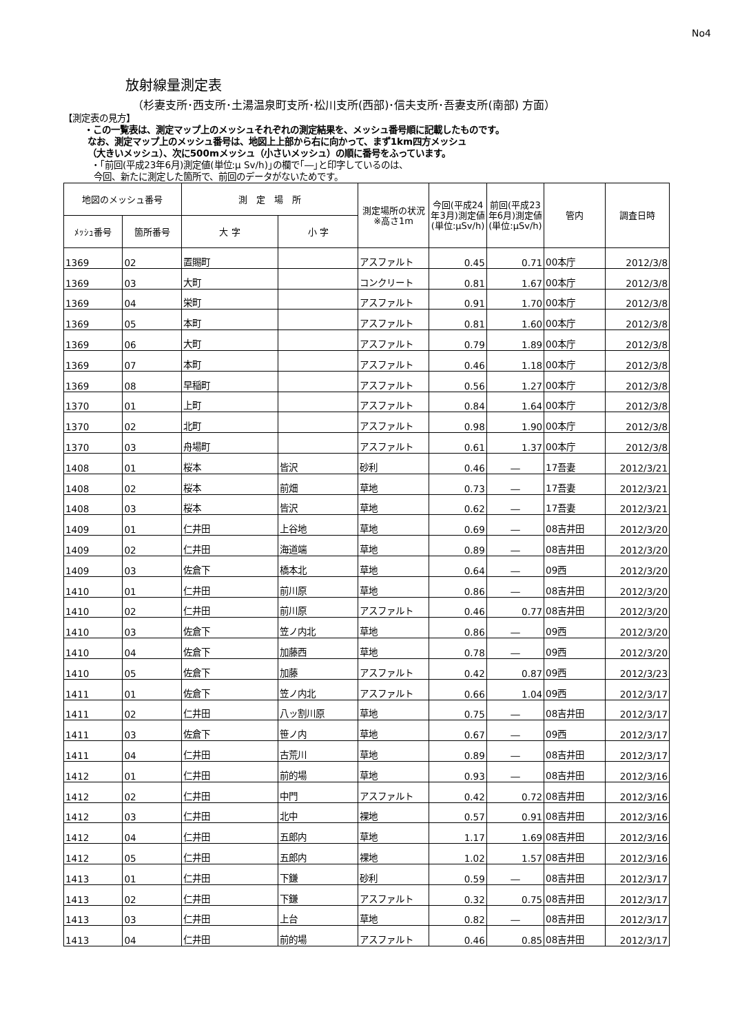No4
放射線量測定表
（杉妻支所･西支所･土湯温泉町支所･松川支所(西部)･信夫支所･吾妻支所(南部) 方面）
【測定表の見方】
・この一覧表は、測定マップ上のメッシュそれぞれの測定結果を、メッシュ番号順に記載したものです。
なお、測定マップ上のメッシュ番号は、地図上上部から右に向かって、まず1km四方メッシュ
（大きいメッシュ）、次に500mメッシュ（小さいメッシュ）の順に番号をふっています。
・｢前回(平成23年6月)測定値(単位:μ Sv/h)｣の欄で｢―｣と印字しているのは、
今回、新たに測定した箇所で、前回のデータがないためです。
| 地図のメッシュ番号 | | 測 定 場 所 | | 測定場所の状況※高さ1m | 今回(平成24年3月)測定値(単位:μSv/h) | 前回(平成23年6月)測定値(単位:μSv/h) | 管内 | 調査日時 |
| --- | --- | --- | --- | --- | --- | --- | --- | --- |
| ﾒｯｼｭ番号 | 箇所番号 | 大 字 | 小 字 | | | | | |
| 1369 | 02 | 置賜町 | | アスファルト | 0.45 | 0.71 | 00本庁 | 2012/3/8 |
| 1369 | 03 | 大町 | | コンクリート | 0.81 | 1.67 | 00本庁 | 2012/3/8 |
| 1369 | 04 | 栄町 | | アスファルト | 0.91 | 1.70 | 00本庁 | 2012/3/8 |
| 1369 | 05 | 本町 | | アスファルト | 0.81 | 1.60 | 00本庁 | 2012/3/8 |
| 1369 | 06 | 大町 | | アスファルト | 0.79 | 1.89 | 00本庁 | 2012/3/8 |
| 1369 | 07 | 本町 | | アスファルト | 0.46 | 1.18 | 00本庁 | 2012/3/8 |
| 1369 | 08 | 早稲町 | | アスファルト | 0.56 | 1.27 | 00本庁 | 2012/3/8 |
| 1370 | 01 | 上町 | | アスファルト | 0.84 | 1.64 | 00本庁 | 2012/3/8 |
| 1370 | 02 | 北町 | | アスファルト | 0.98 | 1.90 | 00本庁 | 2012/3/8 |
| 1370 | 03 | 舟場町 | | アスファルト | 0.61 | 1.37 | 00本庁 | 2012/3/8 |
| 1408 | 01 | 桜本 | 皆沢 | 砂利 | 0.46 | ― | 17吾妻 | 2012/3/21 |
| 1408 | 02 | 桜本 | 前畑 | 草地 | 0.73 | ― | 17吾妻 | 2012/3/21 |
| 1408 | 03 | 桜本 | 皆沢 | 草地 | 0.62 | ― | 17吾妻 | 2012/3/21 |
| 1409 | 01 | 仁井田 | 上谷地 | 草地 | 0.69 | ― | 08吉井田 | 2012/3/20 |
| 1409 | 02 | 仁井田 | 海道端 | 草地 | 0.89 | ― | 08吉井田 | 2012/3/20 |
| 1409 | 03 | 佐倉下 | 橋本北 | 草地 | 0.64 | ― | 09西 | 2012/3/20 |
| 1410 | 01 | 仁井田 | 前川原 | 草地 | 0.86 | ― | 08吉井田 | 2012/3/20 |
| 1410 | 02 | 仁井田 | 前川原 | アスファルト | 0.46 | 0.77 | 08吉井田 | 2012/3/20 |
| 1410 | 03 | 佐倉下 | 笠ノ内北 | 草地 | 0.86 | ― | 09西 | 2012/3/20 |
| 1410 | 04 | 佐倉下 | 加藤西 | 草地 | 0.78 | ― | 09西 | 2012/3/20 |
| 1410 | 05 | 佐倉下 | 加藤 | アスファルト | 0.42 | 0.87 | 09西 | 2012/3/23 |
| 1411 | 01 | 佐倉下 | 笠ノ内北 | アスファルト | 0.66 | 1.04 | 09西 | 2012/3/17 |
| 1411 | 02 | 仁井田 | 八ッ割川原 | 草地 | 0.75 | ― | 08吉井田 | 2012/3/17 |
| 1411 | 03 | 佐倉下 | 笹ノ内 | 草地 | 0.67 | ― | 09西 | 2012/3/17 |
| 1411 | 04 | 仁井田 | 古荒川 | 草地 | 0.89 | ― | 08吉井田 | 2012/3/17 |
| 1412 | 01 | 仁井田 | 前的場 | 草地 | 0.93 | ― | 08吉井田 | 2012/3/16 |
| 1412 | 02 | 仁井田 | 中門 | アスファルト | 0.42 | 0.72 | 08吉井田 | 2012/3/16 |
| 1412 | 03 | 仁井田 | 北中 | 裸地 | 0.57 | 0.91 | 08吉井田 | 2012/3/16 |
| 1412 | 04 | 仁井田 | 五郎内 | 草地 | 1.17 | 1.69 | 08吉井田 | 2012/3/16 |
| 1412 | 05 | 仁井田 | 五郎内 | 裸地 | 1.02 | 1.57 | 08吉井田 | 2012/3/16 |
| 1413 | 01 | 仁井田 | 下鎌 | 砂利 | 0.59 | ― | 08吉井田 | 2012/3/17 |
| 1413 | 02 | 仁井田 | 下鎌 | アスファルト | 0.32 | 0.75 | 08吉井田 | 2012/3/17 |
| 1413 | 03 | 仁井田 | 上台 | 草地 | 0.82 | ― | 08吉井田 | 2012/3/17 |
| 1413 | 04 | 仁井田 | 前的場 | アスファルト | 0.46 | 0.85 | 08吉井田 | 2012/3/17 |